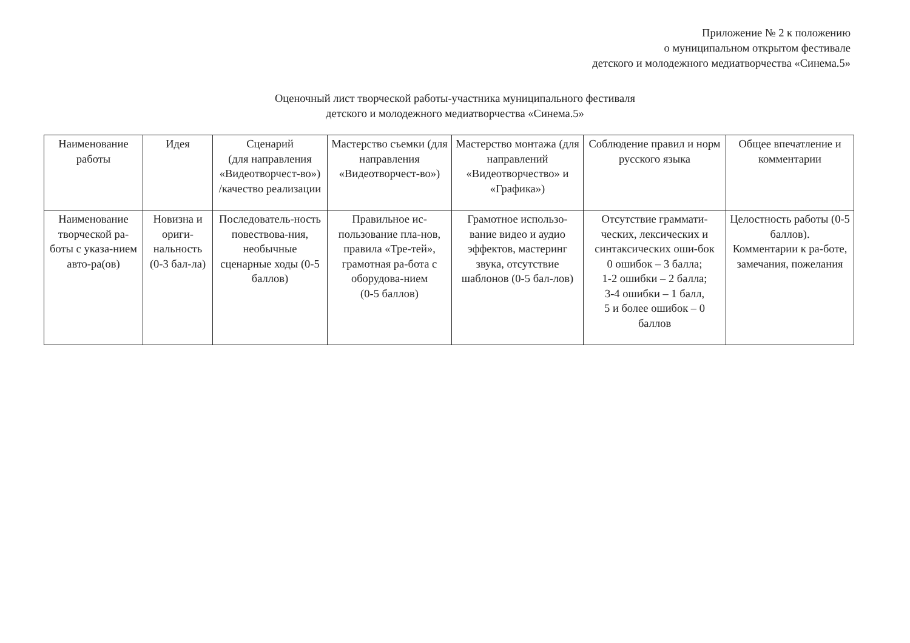Приложение № 2 к положению
о муниципальном открытом фестивале
детского и молодежного медиатворчества «Синема.5»
Оценочный лист творческой работы-участника муниципального фестиваля
детского и молодежного медиатворчества «Синема.5»
| Наименование работы | Идея | Сценарий (для направления «Видеотворчест-во») /качество реализации | Мастерство съемки (для направления «Видеотворчест-во») | Мастерство монтажа (для направлений «Видеотворчество» и «Графика») | Соблюдение правил и норм русского языка | Общее впечатление и комментарии |
| Наименование творческой ра-боты с указа-нием авто-ра(ов) | Новизна и ориги-нальность (0-3 бал-ла) | Последователь-ность повествова-ния, необычные сценарные ходы (0-5 баллов) | Правильное ис-пользование пла-нов, правила «Тре-тей», грамотная ра-бота с оборудова-нием (0-5 баллов) | Грамотное использо-вание видео и аудио эффектов, мастеринг звука, отсутствие шаблонов (0-5 бал-лов) | Отсутствие граммати-ческих, лексических и синтаксических оши-бок 0 ошибок – 3 балла; 1-2 ошибки – 2 балла; 3-4 ошибки – 1 балл, 5 и более ошибок – 0 баллов | Целостность работы (0-5 баллов). Комментарии к ра-боте, замечания, пожелания |